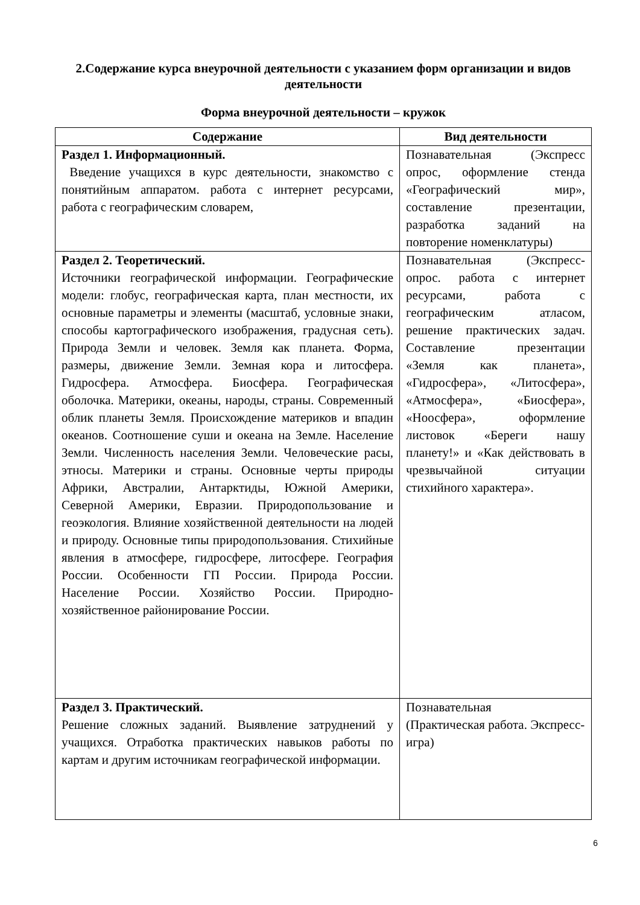2.Содержание курса внеурочной деятельности с указанием форм организации и видов деятельности
Форма внеурочной деятельности – кружок
| Содержание | Вид деятельности |
| --- | --- |
| Раздел 1. Информационный. Введение учащихся в курс деятельности, знакомство с понятийным аппаратом. работа с интернет ресурсами, работа с географическим словарем, | Познавательная (Экспресс опрос, оформление стенда «Географический мир», составление презентации, разработка заданий на повторение номенклатуры) |
| Раздел 2. Теоретический. Источники географической информации. Географические модели: глобус, географическая карта, план местности, их основные параметры и элементы (масштаб, условные знаки, способы картографического изображения, градусная сеть). Природа Земли и человек. Земля как планета. Форма, размеры, движение Земли. Земная кора и литосфера. Гидросфера. Атмосфера. Биосфера. Географическая оболочка. Материки, океаны, народы, страны. Современный облик планеты Земля. Происхождение материков и впадин океанов. Соотношение суши и океана на Земле. Население Земли. Численность населения Земли. Человеческие расы, этносы. Материки и страны. Основные черты природы Африки, Австралии, Антарктиды, Южной Америки, Северной Америки, Евразии. Природопользование и геоэкология. Влияние хозяйственной деятельности на людей и природу. Основные типы природопользования. Стихийные явления в атмосфере, гидросфере, литосфере. География России. Особенности ГП России. Природа России. Население России. Хозяйство России. Природно-хозяйственное районирование России. | Познавательная (Экспресс-опрос. работа с интернет ресурсами, работа с географическим атласом, решение практических задач. Составление презентации «Земля как планета», «Гидросфера», «Литосфера», «Атмосфера», «Биосфера», «Ноосфера», оформление листовок «Береги нашу планету!» и «Как действовать в чрезвычайной ситуации стихийного характера». |
| Раздел 3. Практический. Решение сложных заданий. Выявление затруднений у учащихся. Отработка практических навыков работы по картам и другим источникам географической информации. | Познавательная (Практическая работа. Экспресс-игра) |
6